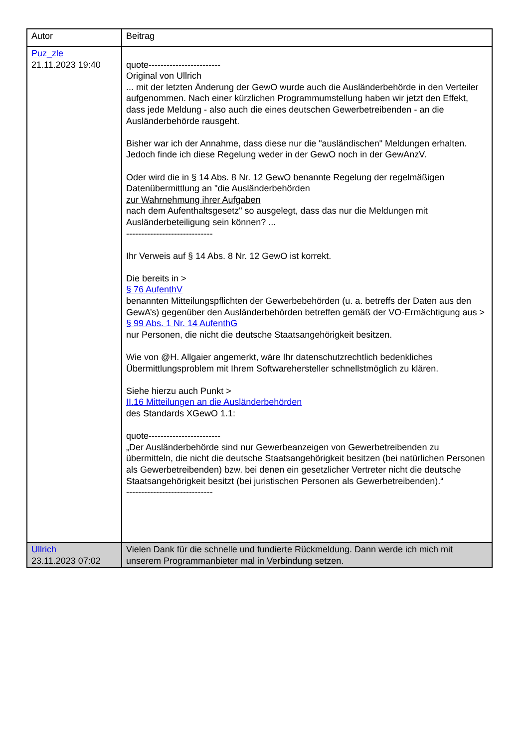| Autor | Beitrag |
| --- | --- |
| Puz_zle 21.11.2023 19:40 | quote------------------------ Original von Ullrich ... mit der letzten Änderung der GewO wurde auch die Ausländerbehörde in den Verteiler aufgenommen. Nach einer kürzlichen Programmumstellung haben wir jetzt den Effekt, dass jede Meldung - also auch die eines deutschen Gewerbetreibenden - an die Ausländerbehörde rausgeht. Bisher war ich der Annahme, dass diese nur die "ausländischen" Meldungen erhalten. Jedoch finde ich diese Regelung weder in der GewO noch in der GewAnzV. Oder wird die in § 14 Abs. 8 Nr. 12 GewO benannte Regelung der regelmäßigen Datenübermittlung an "die Ausländerbehörden zur Wahrnehmung ihrer Aufgaben nach dem Aufenthaltsgesetz" so ausgelegt, dass das nur die Meldungen mit Ausländerbeteiligung sein können? ... ----------------------------- Ihr Verweis auf § 14 Abs. 8 Nr. 12 GewO ist korrekt. Die bereits in > § 76 AufenthV benannten Mitteilungspflichten der Gewerbebehörden (u. a. betreffs der Daten aus den GewA’s) gegenüber den Ausländerbehörden betreffen gemäß der VO-Ermächtigung aus > § 99 Abs. 1 Nr. 14 AufenthG nur Personen, die nicht die deutsche Staatsangehörigkeit besitzen. Wie von @H. Allgaier angemerkt, wäre Ihr datenschutzrechtlich bedenkliches Übermittlungsproblem mit Ihrem Softwarehersteller schnellstmöglich zu klären. Siehe hierzu auch Punkt > II.16 Mitteilungen an die Ausländerbehörden des Standards XGewO 1.1: quote------------------------ „Der Ausländerbehörde sind nur Gewerbeanzeigen von Gewerbetreibenden zu übermitteln, die nicht die deutsche Staatsangehörigkeit besitzen (bei natürlichen Personen als Gewerbetreibenden) bzw. bei denen ein gesetzlicher Vertreter nicht die deutsche Staatsangehörigkeit besitzt (bei juristischen Personen als Gewerbetreibenden).“ ----------------------------- |
| Ullrich 23.11.2023 07:02 | Vielen Dank für die schnelle und fundierte Rückmeldung. Dann werde ich mich mit unserem Programmanbieter mal in Verbindung setzen. |